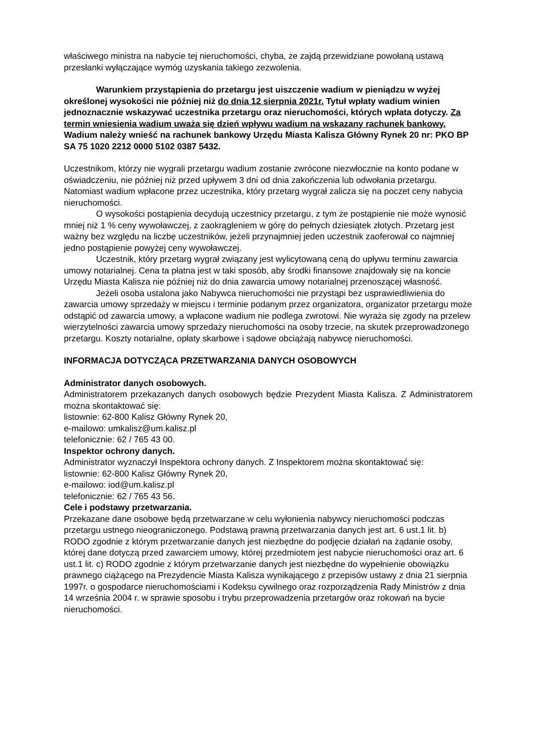właściwego ministra na nabycie tej nieruchomości, chyba, że zajdą przewidziane powołaną ustawą przesłanki wyłączające wymóg uzyskania takiego zezwolenia.
Warunkiem przystąpienia do przetargu jest uiszczenie wadium w pieniądzu w wyżej określonej wysokości nie później niż do dnia 12 sierpnia 2021r. Tytuł wpłaty wadium winien jednoznacznie wskazywać uczestnika przetargu oraz nieruchomości, których wpłata dotyczy. Za termin wniesienia wadium uważa się dzień wpływu wadium na wskazany rachunek bankowy.
Wadium należy wnieść na rachunek bankowy Urzędu Miasta Kalisza Główny Rynek 20 nr: PKO BP SA 75 1020 2212 0000 5102 0387 5432.
Uczestnikom, którzy nie wygrali przetargu wadium zostanie zwrócone niezwłocznie na konto podane w oświadczeniu, nie później niż przed upływem 3 dni od dnia zakończenia lub odwołania przetargu. Natomiast wadium wpłacone przez uczestnika, który przetarg wygrał zalicza się na poczet ceny nabycia nieruchomości.
O wysokości postąpienia decydują uczestnicy przetargu, z tym że postąpienie nie może wynosić mniej niż 1 % ceny wywoławczej, z zaokrągleniem w górę do pełnych dziesiątek złotych. Przetarg jest ważny bez względu na liczbę uczestników, jeżeli przynajmniej jeden uczestnik zaoferował co najmniej jedno postąpienie powyżej ceny wywoławczej.
Uczestnik, który przetarg wygrał związany jest wylicytowaną ceną do upływu terminu zawarcia umowy notarialnej. Cena ta płatna jest w taki sposób, aby środki finansowe znajdowały się na koncie Urzędu Miasta Kalisza nie później niż do dnia zawarcia umowy notarialnej przenoszącej własność.
Jeżeli osoba ustalona jako Nabywca nieruchomości nie przystąpi bez usprawiedliwienia do zawarcia umowy sprzedaży w miejscu i terminie podanym przez organizatora, organizator przetargu może odstąpić od zawarcia umowy, a wpłacone wadium nie podlega zwrotowi. Nie wyraża się zgody na przelew wierzytelności zawarcia umowy sprzedaży nieruchomości na osoby trzecie, na skutek przeprowadzonego przetargu. Koszty notarialne, opłaty skarbowe i sądowe obciążają nabywcę nieruchomości.
INFORMACJA DOTYCZĄCA PRZETWARZANIA DANYCH OSOBOWYCH
Administrator danych osobowych.
Administratorem przekazanych danych osobowych będzie Prezydent Miasta Kalisza. Z Administratorem można skontaktować się:
listownie: 62-800 Kalisz Główny Rynek 20,
e-mailowo: umkalisz@um.kalisz.pl
telefonicznie: 62 / 765 43 00.
Inspektor ochrony danych.
Administrator wyznaczył Inspektora ochrony danych. Z Inspektorem można skontaktować się:
listownie: 62-800 Kalisz Główny Rynek 20,
e-mailowo: iod@um.kalisz.pl
telefonicznie: 62 / 765 43 56.
Cele i podstawy przetwarzania.
Przekazane dane osobowe będą przetwarzane w celu wyłonienia nabywcy nieruchomości podczas przetargu ustnego nieograniczonego. Podstawą prawną przetwarzania danych jest art. 6 ust.1 lit. b) RODO zgodnie z którym przetwarzanie danych jest niezbędne do podjęcie działań na żądanie osoby, której dane dotyczą przed zawarciem umowy, której przedmiotem jest nabycie nieruchomości oraz art. 6 ust.1 lit. c) RODO zgodnie z którym przetwarzanie danych jest niezbędne do wypełnienie obowiązku prawnego ciążącego na Prezydencie Miasta Kalisza wynikającego z przepisów ustawy z dnia 21 sierpnia 1997r. o gospodarce nieruchomościami i Kodeksu cywilnego oraz rozporządzenia Rady Ministrów z dnia 14 września 2004 r. w sprawie sposobu i trybu przeprowadzenia przetargów oraz rokowań na bycie nieruchomości.